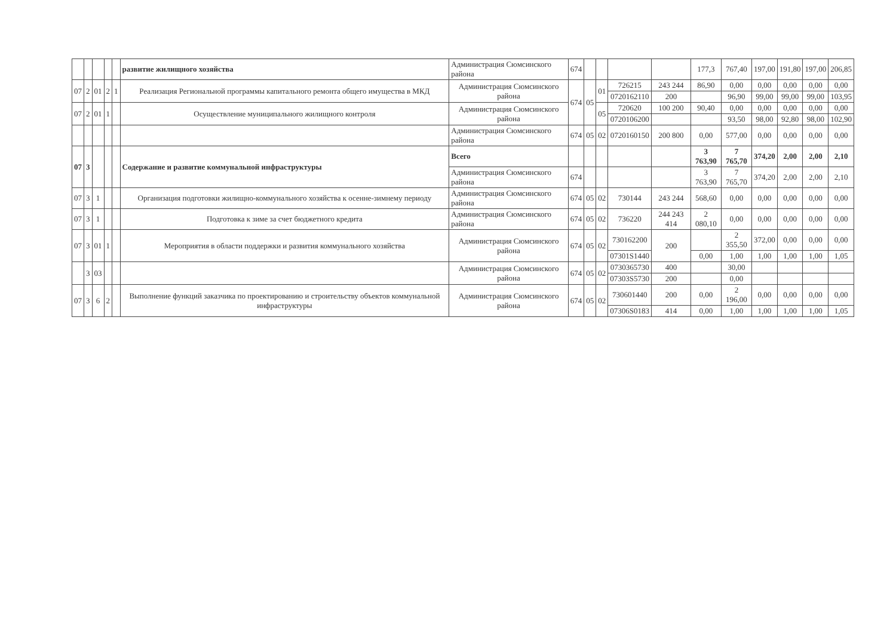| | | | | | развитие жилищного хозяйства | Администрация Сюмсинского района | 674 | | | | | 177,3 | 767,40 | 197,00 | 191,80 | 197,00 | 206,85 |
| 07 | 2 | 01 | 2 | 1 | Реализация Региональной программы капитального ремонта общего имущества в МКД | Администрация Сюмсинского района | 674 | 05 | 01 | 726215 | 243 244 | 86,90 | 0,00 | 0,00 | 0,00 | 0,00 | 0,00 |
| | | | | | | | | | | 0720162110 | 200 | | 96,90 | 99,00 | 99,00 | 99,00 | 103,95 |
| 07 | 2 | 01 | 1 | | Осуществление муниципального жилищного контроля | Администрация Сюмсинского района | | | 05 | 720620 | 100 200 | 90,40 | 0,00 | 0,00 | 0,00 | 0,00 | 0,00 |
| | | | | | | | | | | 0720106200 | | | 93,50 | 98,00 | 92,80 | 98,00 | 102,90 |
| | | | | | | Администрация Сюмсинского района | 674 | 05 | 02 | 0720160150 | 200 800 | 0,00 | 577,00 | 0,00 | 0,00 | 0,00 | 0,00 |
| 07 | 3 | | | | Содержание и развитие коммунальной инфраструктуры | Всего | | | | | | 3 763,90 | 7 765,70 | 374,20 | 2,00 | 2,00 | 2,10 |
| | | | | | | Администрация Сюмсинского района | 674 | | | | | 3 763,90 | 7 765,70 | 374,20 | 2,00 | 2,00 | 2,10 |
| 07 | 3 | 1 | | | Организация подготовки жилищно-коммунального хозяйства к осенне-зимнему периоду | Администрация Сюмсинского района | 674 | 05 | 02 | 730144 | 243 244 | 568,60 | 0,00 | 0,00 | 0,00 | 0,00 | 0,00 |
| 07 | 3 | 1 | | | Подготовка к зиме за счет бюджетного кредита | Администрация Сюмсинского района | 674 | 05 | 02 | 736220 | 244 243 414 | 2 080,10 | 0,00 | 0,00 | 0,00 | 0,00 | 0,00 |
| 07 | 3 | 01 | 1 | | Мероприятия в области поддержки и развития коммунального хозяйства | Администрация Сюмсинского района | 674 | 05 | 02 | 730162200 | 200 | | 2 355,50 | 372,00 | 0,00 | 0,00 | 0,00 |
| | | | | | | | | | | 07301S1440 | | 0,00 | 1,00 | 1,00 | 1,00 | 1,00 | 1,05 |
| | 3 | 03 | | | | Администрация Сюмсинского района | 674 | 05 | 02 | 0730365730 | 400 | | 30,00 | | | | |
| | | | | | | | | | | 07303S5730 | 200 | | 0,00 | | | | |
| 07 | 3 | 6 | 2 | | Выполнение функций заказчика по проектированию и строительству объектов коммунальной инфраструктуры | Администрация Сюмсинского района | 674 | 05 | 02 | 730601440 | 200 | 0,00 | 2 196,00 | 0,00 | 0,00 | 0,00 | 0,00 |
| | | | | | | | | | | 07306S0183 | 414 | 0,00 | 1,00 | 1,00 | 1,00 | 1,00 | 1,05 |